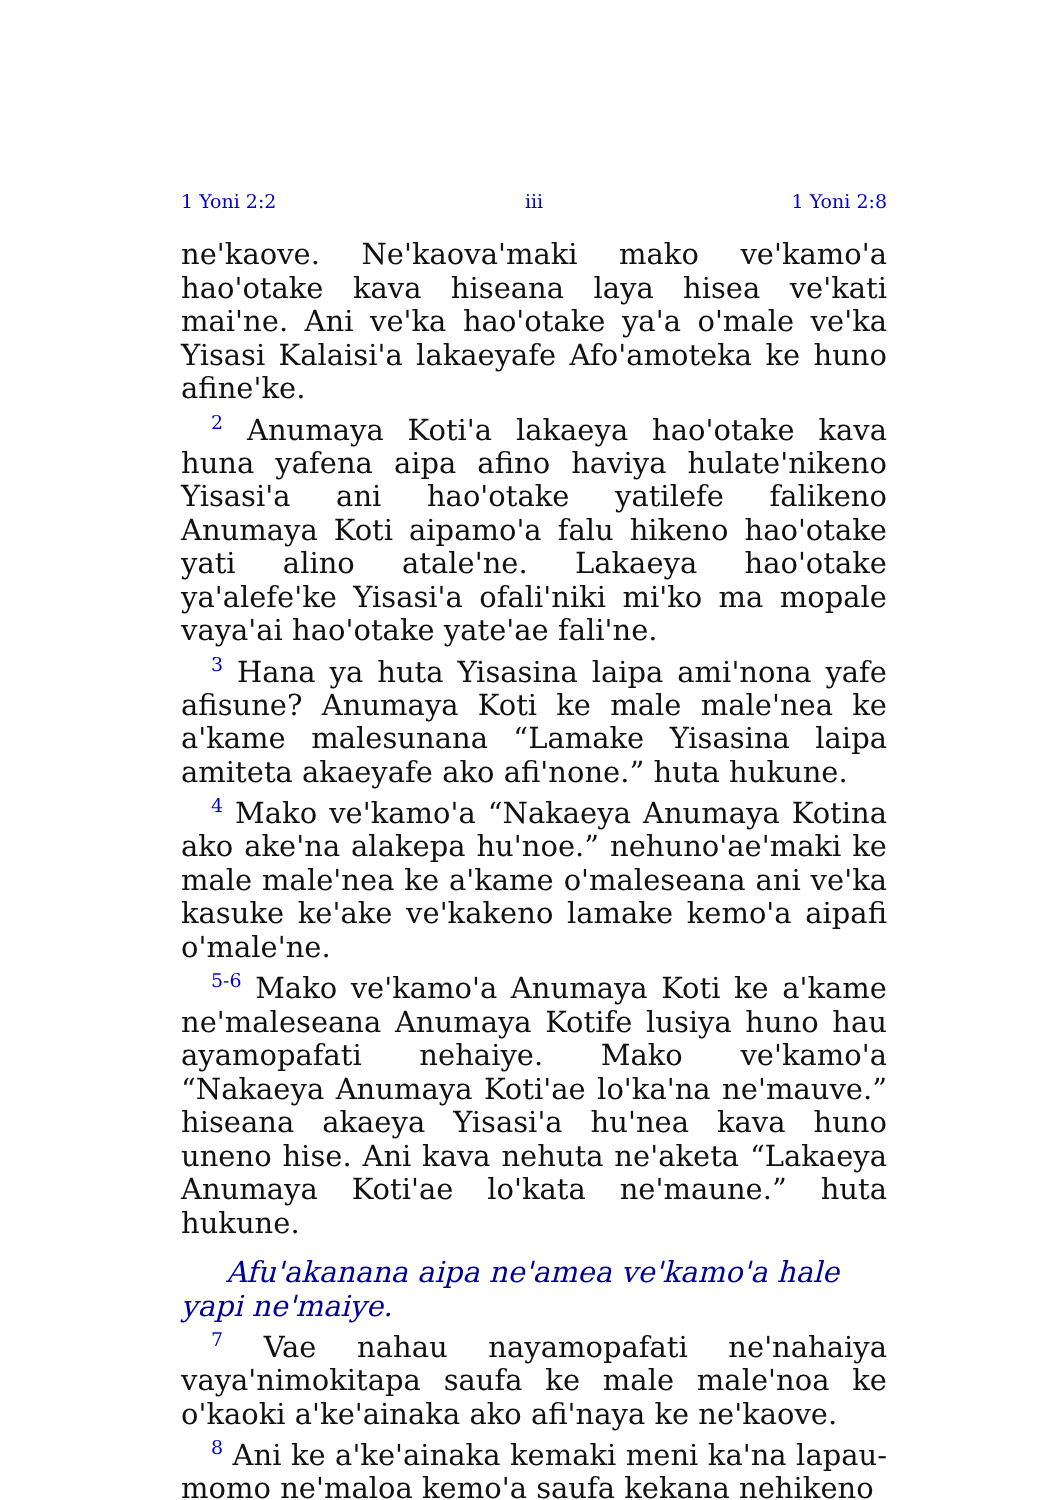1 Yoni 2:2 iii 1 Yoni 2:8
ne'kaove. Ne'kaova'maki mako ve'kamo'a hao'otake kava hiseana laya hisea ve'kati mai'ne. Ani ve'ka hao'otake ya'a o'male ve'ka Yisasi Kalaisi'a lakaeyafe Afo'amoteka ke huno afine'ke.
<sup>2</sup> Anumaya Koti'a lakaeya hao'otake kava huna yafena aipa afino haviya hulate'nikeno Yisasi'a ani hao'otake yatilefe falikeno Anumaya Koti aipamo'a falu hikeno hao'otake yati alino atale'ne. Lakaeya hao'otake ya'alefe'ke Yisasi'a ofali'niki mi'ko ma mopale vaya'ai hao'otake yate'ae fali'ne.
<sup>3</sup> Hana ya huta Yisasina laipa ami'nona yafe afisune? Anumaya Koti ke male male'nea ke a'kame malesunana “Lamake Yisasina laipa amiteta akaeyafe ako afi'none.” huta hukune.
<sup>4</sup> Mako ve'kamo'a “Nakaeya Anumaya Kotina ako ake'na alakepa hu'noe.” nehuno'ae'maki ke male male'nea ke a'kame o'maleseana ani ve'ka kasuke ke'ake ve'kakeno lamake kemo'a aipafi o'male'ne.
<sup>5-6</sup> Mako ve'kamo'a Anumaya Koti ke a'kame ne'maleseana Anumaya Kotife lusiya huno hau ayamopafati nehaiye. Mako ve'kamo'a “Nakaeya Anumaya Koti'ae lo'ka'na ne'mauve.” hiseana akaeya Yisasi'a hu'nea kava huno uneno hise. Ani kava nehuta ne'aketa “Lakaeya Anumaya Koti'ae lo'kata ne'maune.” huta hukune.
Afu'akanana aipa ne'amea ve'kamo'a hale yapi ne'maiye.
<sup>7</sup> Vae nahau nayamopafati ne'nahaiya vaya'nimokitapa saufa ke male male'noa ke o'kaoki a'ke'ainaka ako afi'naya ke ne'kaove.
<sup>8</sup> Ani ke a'ke'ainaka kemaki meni ka'na lapau-momo ne'maloa kemo'a saufa kekana nehikeno